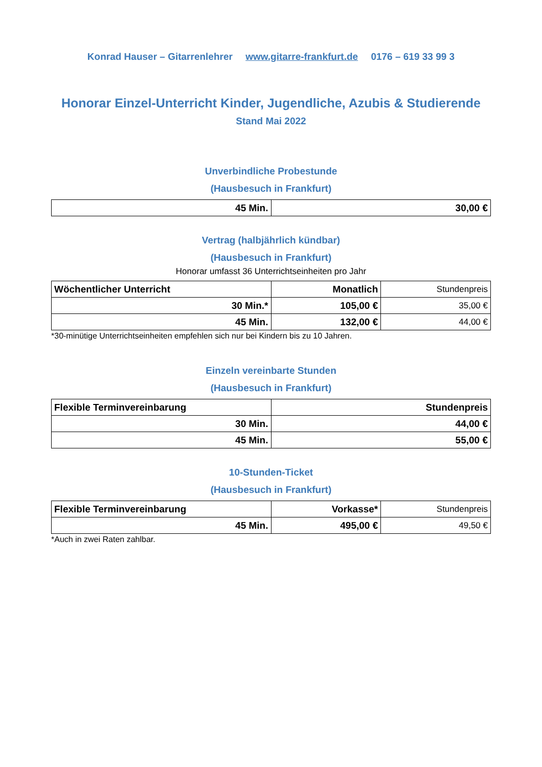Konrad Hauser – Gitarrenlehrer www.gitarre-frankfurt.de 0176 – 619 33 99 3
Honorar Einzel-Unterricht Kinder, Jugendliche, Azubis & Studierende
Stand Mai 2022
Unverbindliche Probestunde
(Hausbesuch in Frankfurt)
| 45 Min. | 30,00 € |
Vertrag (halbjährlich kündbar)
(Hausbesuch in Frankfurt)
Honorar umfasst 36 Unterrichtseinheiten pro Jahr
| Wöchentlicher Unterricht | Monatlich | Stundenpreis |
| --- | --- | --- |
| 30 Min.* | 105,00 € | 35,00 € |
| 45 Min. | 132,00 € | 44,00 € |
*30-minütige Unterrichtseinheiten empfehlen sich nur bei Kindern bis zu 10 Jahren.
Einzeln vereinbarte Stunden
(Hausbesuch in Frankfurt)
| Flexible Terminvereinbarung | Stundenpreis |
| --- | --- |
| 30 Min. | 44,00 € |
| 45 Min. | 55,00 € |
10-Stunden-Ticket
(Hausbesuch in Frankfurt)
| Flexible Terminvereinbarung | Vorkasse* | Stundenpreis |
| --- | --- | --- |
| 45 Min. | 495,00 € | 49,50 € |
*Auch in zwei Raten zahlbar.